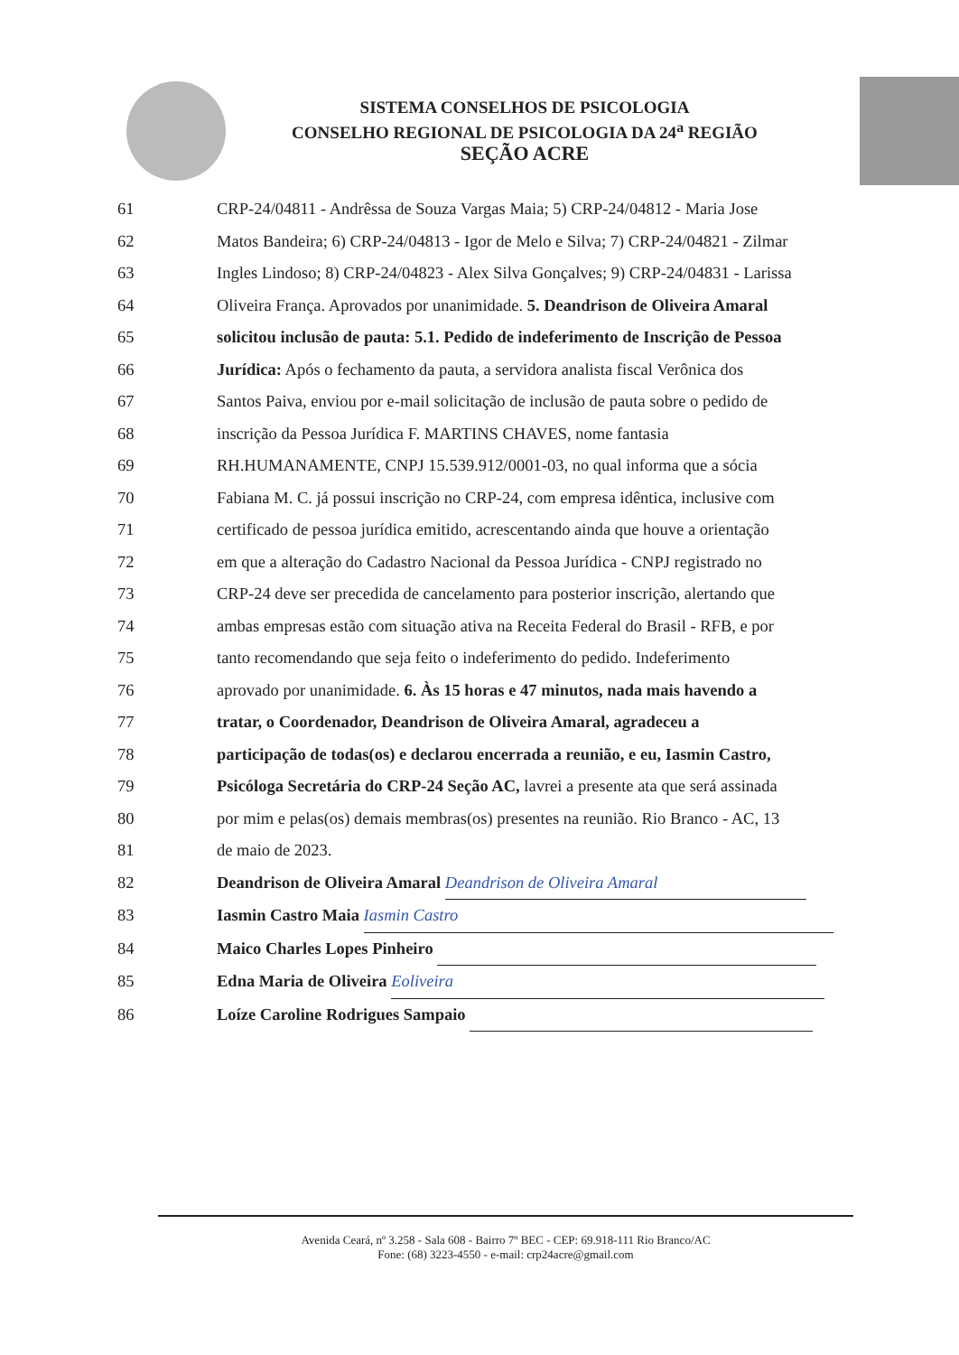SISTEMA CONSELHOS DE PSICOLOGIA
CONSELHO REGIONAL DE PSICOLOGIA DA 24<sup>a</sup> REGIÃO
SEÇÃO ACRE
61 CRP-24/04811 - Andrêssa de Souza Vargas Maia; 5) CRP-24/04812 - Maria Jose
62 Matos Bandeira; 6) CRP-24/04813 - Igor de Melo e Silva; 7) CRP-24/04821 - Zilmar
63 Ingles Lindoso; 8) CRP-24/04823 - Alex Silva Gonçalves; 9) CRP-24/04831 - Larissa
64 Oliveira França. Aprovados por unanimidade. 5. Deandrison de Oliveira Amaral
65 solicitou inclusão de pauta: 5.1. Pedido de indeferimento de Inscrição de Pessoa
66 Jurídica: Após o fechamento da pauta, a servidora analista fiscal Verônica dos
67 Santos Paiva, enviou por e-mail solicitação de inclusão de pauta sobre o pedido de
68 inscrição da Pessoa Jurídica F. MARTINS CHAVES, nome fantasia
69 RH.HUMANAMENTE, CNPJ 15.539.912/0001-03, no qual informa que a sócia
70 Fabiana M. C. já possui inscrição no CRP-24, com empresa idêntica, inclusive com
71 certificado de pessoa jurídica emitido, acrescentando ainda que houve a orientação
72 em que a alteração do Cadastro Nacional da Pessoa Jurídica - CNPJ registrado no
73 CRP-24 deve ser precedida de cancelamento para posterior inscrição, alertando que
74 ambas empresas estão com situação ativa na Receita Federal do Brasil - RFB, e por
75 tanto recomendando que seja feito o indeferimento do pedido. Indeferimento
76 aprovado por unanimidade. 6. Às 15 horas e 47 minutos, nada mais havendo a
77 tratar, o Coordenador, Deandrison de Oliveira Amaral, agradeceu a
78 participação de todas(os) e declarou encerrada a reunião, e eu, Iasmin Castro,
79 Psicóloga Secretária do CRP-24 Seção AC, lavrei a presente ata que será assinada
80 por mim e pelas(os) demais membras(os) presentes na reunião. Rio Branco - AC, 13
81 de maio de 2023.
82 Deandrison de Oliveira Amaral Deandrison de Oliveira Amaral
83 Iasmin Castro Maia Iasmin Castro
84 Maico Charles Lopes Pinheiro
85 Edna Maria de Oliveira Eoliveira
86 Loíze Caroline Rodrigues Sampaio
Avenida Ceará, nº 3.258 - Sala 608 - Bairro 7º BEC - CEP: 69.918-111 Rio Branco/AC
Fone: (68) 3223-4550 - e-mail: crp24acre@gmail.com